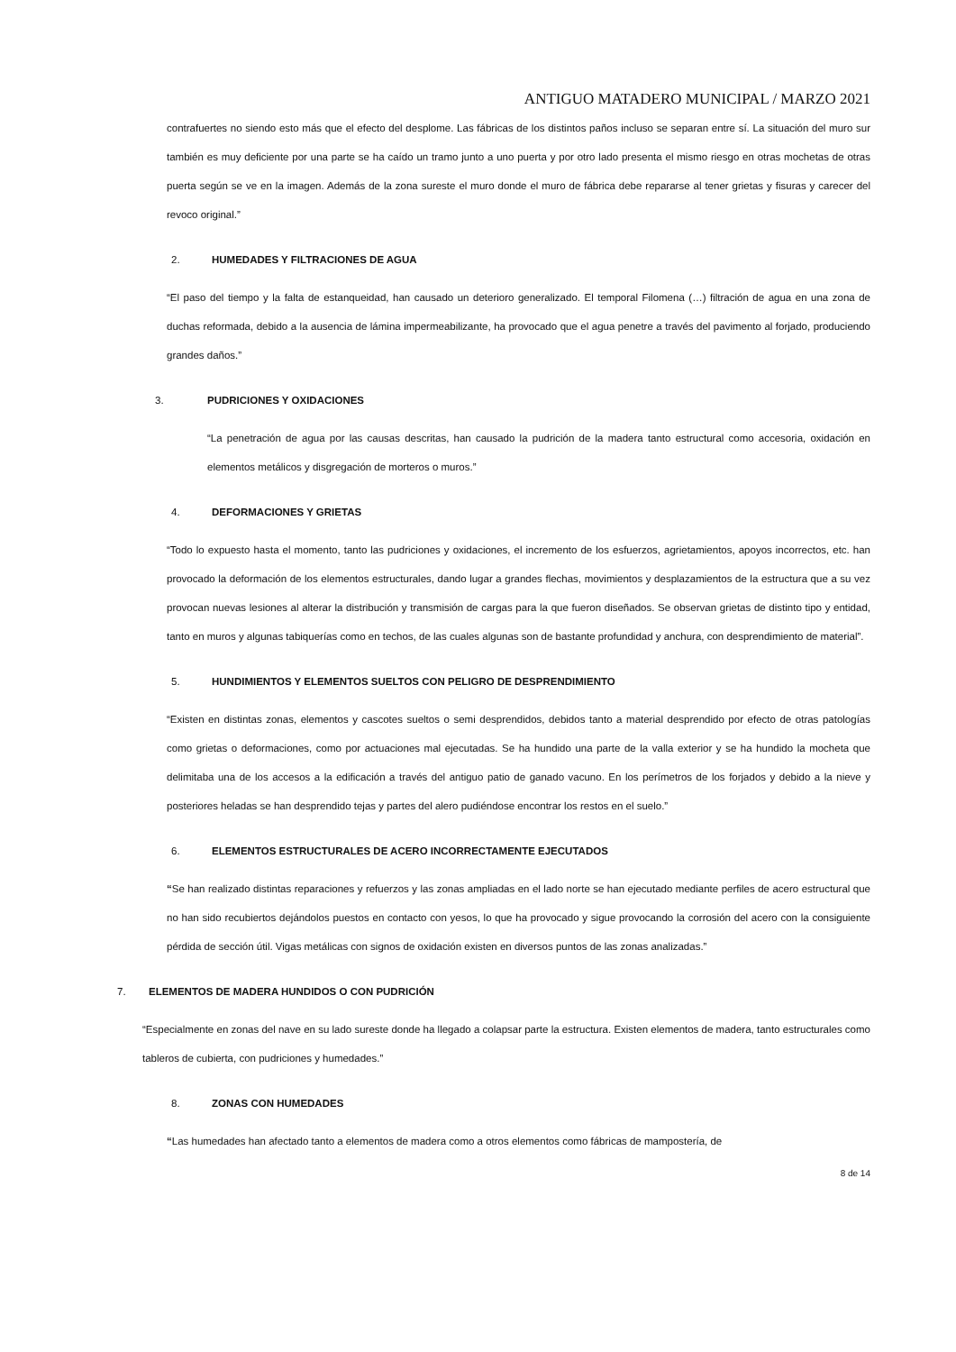ANTIGUO MATADERO MUNICIPAL / MARZO 2021
contrafuertes no siendo esto más que el efecto del desplome. Las fábricas de los distintos paños incluso se separan entre sí. La situación del muro sur también es muy deficiente por una parte se ha caído un tramo junto a uno puerta y por otro lado presenta el mismo riesgo en otras mochetas de otras puerta según se ve en la imagen. Además de la zona sureste el muro donde el muro de fábrica debe repararse al tener grietas y fisuras y carecer del revoco original.”
2. HUMEDADES Y FILTRACIONES DE AGUA
“El paso del tiempo y la falta de estanqueidad, han causado un deterioro generalizado. El temporal Filomena (…) filtración de agua en una zona de duchas reformada, debido a la ausencia de lámina impermeabilizante, ha provocado que el agua penetre a través del pavimento al forjado, produciendo grandes daños.”
3. PUDRICIONES Y OXIDACIONES
“La penetración de agua por las causas descritas, han causado la pudrición de la madera tanto estructural como accesoria, oxidación en elementos metálicos y disgregación de morteros o muros.”
4. DEFORMACIONES Y GRIETAS
“Todo lo expuesto hasta el momento, tanto las pudriciones y oxidaciones, el incremento de los esfuerzos, agrietamientos, apoyos incorrectos, etc. han provocado la deformación de los elementos estructurales, dando lugar a grandes flechas, movimientos y desplazamientos de la estructura que a su vez provocan nuevas lesiones al alterar la distribución y transmisión de cargas para la que fueron diseñados. Se observan grietas de distinto tipo y entidad, tanto en muros y algunas tabiquerías como en techos, de las cuales algunas son de bastante profundidad y anchura, con desprendimiento de material”.
5. HUNDIMIENTOS Y ELEMENTOS SUELTOS CON PELIGRO DE DESPRENDIMIENTO
“Existen en distintas zonas, elementos y cascotes sueltos o semi desprendidos, debidos tanto a material desprendido por efecto de otras patologías como grietas o deformaciones, como por actuaciones mal ejecutadas. Se ha hundido una parte de la valla exterior y se ha hundido la mocheta que delimitaba una de los accesos a la edificación a través del antiguo patio de ganado vacuno. En los perímetros de los forjados y debido a la nieve y posteriores heladas se han desprendido tejas y partes del alero pudiéndose encontrar los restos en el suelo.”
6. ELEMENTOS ESTRUCTURALES DE ACERO INCORRECTAMENTE EJECUTADOS
“Se han realizado distintas reparaciones y refuerzos y las zonas ampliadas en el lado norte se han ejecutado mediante perfiles de acero estructural que no han sido recubiertos dejándolos puestos en contacto con yesos, lo que ha provocado y sigue provocando la corrosión del acero con la consiguiente pérdida de sección útil. Vigas metálicas con signos de oxidación existen en diversos puntos de las zonas analizadas.”
7. ELEMENTOS DE MADERA HUNDIDOS O CON PUDRICIÓN
“Especialmente en zonas del nave en su lado sureste donde ha llegado a colapsar parte la estructura. Existen elementos de madera, tanto estructurales como tableros de cubierta, con pudriciones y humedades.”
8. ZONAS CON HUMEDADES
“Las humedades han afectado tanto a elementos de madera como a otros elementos como fábricas de mampostería, de
8 de 14